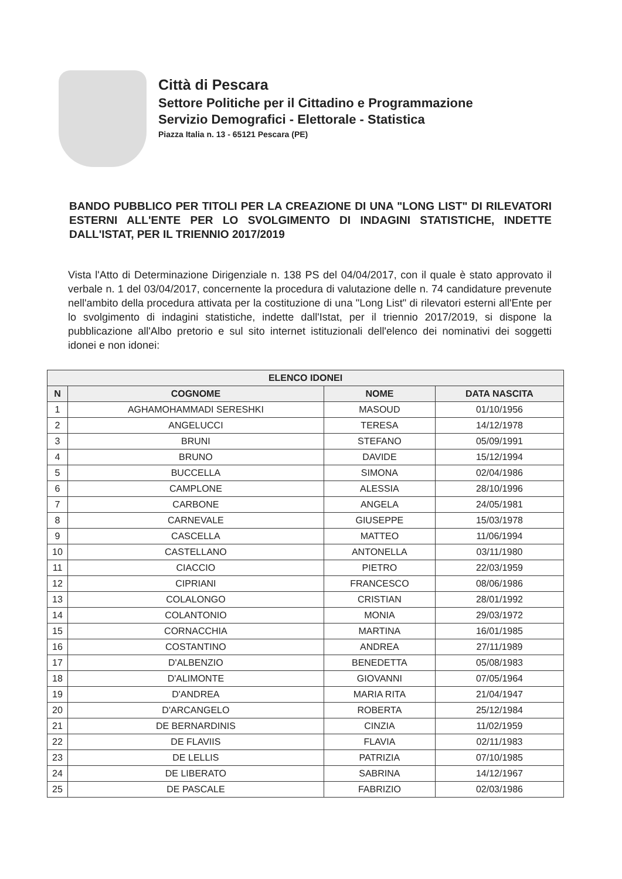Città di Pescara
Settore Politiche per il Cittadino e Programmazione
Servizio Demografici - Elettorale - Statistica
Piazza Italia n. 13 - 65121 Pescara (PE)
BANDO PUBBLICO PER TITOLI PER LA CREAZIONE DI UNA "LONG LIST" DI RILEVATORI ESTERNI ALL'ENTE PER LO SVOLGIMENTO DI INDAGINI STATISTICHE, INDETTE DALL'ISTAT, PER IL TRIENNIO 2017/2019
Vista l'Atto di Determinazione Dirigenziale n. 138 PS del 04/04/2017, con il quale è stato approvato il verbale n. 1 del 03/04/2017, concernente la procedura di valutazione delle n. 74 candidature prevenute nell'ambito della procedura attivata per la costituzione di una "Long List" di rilevatori esterni all'Ente per lo svolgimento di indagini statistiche, indette dall'Istat, per il triennio 2017/2019, si dispone la pubblicazione all'Albo pretorio e sul sito internet istituzionali dell'elenco dei nominativi dei soggetti idonei e non idonei:
| ELENCO IDONEI | | | |
| --- | --- | --- | --- |
| N | COGNOME | NOME | DATA NASCITA |
| 1 | AGHAMOHAMMADI SERESHKI | MASOUD | 01/10/1956 |
| 2 | ANGELUCCI | TERESA | 14/12/1978 |
| 3 | BRUNI | STEFANO | 05/09/1991 |
| 4 | BRUNO | DAVIDE | 15/12/1994 |
| 5 | BUCCELLA | SIMONA | 02/04/1986 |
| 6 | CAMPLONE | ALESSIA | 28/10/1996 |
| 7 | CARBONE | ANGELA | 24/05/1981 |
| 8 | CARNEVALE | GIUSEPPE | 15/03/1978 |
| 9 | CASCELLA | MATTEO | 11/06/1994 |
| 10 | CASTELLANO | ANTONELLA | 03/11/1980 |
| 11 | CIACCIO | PIETRO | 22/03/1959 |
| 12 | CIPRIANI | FRANCESCO | 08/06/1986 |
| 13 | COLALONGO | CRISTIAN | 28/01/1992 |
| 14 | COLANTONIO | MONIA | 29/03/1972 |
| 15 | CORNACCHIA | MARTINA | 16/01/1985 |
| 16 | COSTANTINO | ANDREA | 27/11/1989 |
| 17 | D'ALBENZIO | BENEDETTA | 05/08/1983 |
| 18 | D'ALIMONTE | GIOVANNI | 07/05/1964 |
| 19 | D'ANDREA | MARIA RITA | 21/04/1947 |
| 20 | D'ARCANGELO | ROBERTA | 25/12/1984 |
| 21 | DE BERNARDINIS | CINZIA | 11/02/1959 |
| 22 | DE FLAVIIS | FLAVIA | 02/11/1983 |
| 23 | DE LELLIS | PATRIZIA | 07/10/1985 |
| 24 | DE LIBERATO | SABRINA | 14/12/1967 |
| 25 | DE PASCALE | FABRIZIO | 02/03/1986 |